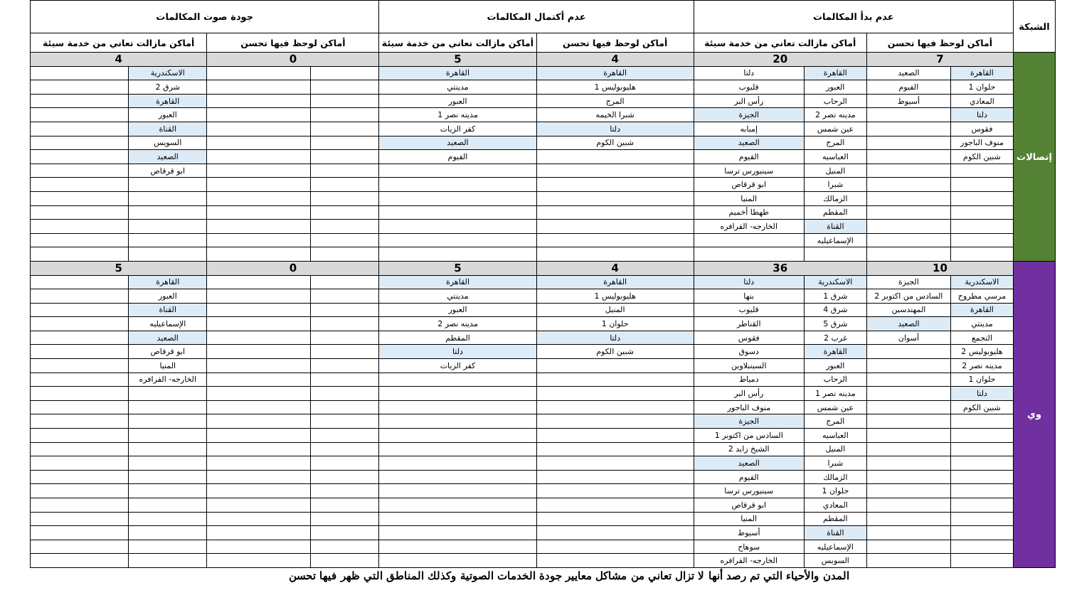| الشبكة | عدم بدأ المكالمات | | | | عدم أكتمال المكالمات | | جودة صوت المكالمات | | | |
| --- | --- | --- | --- | --- | --- | --- | --- | --- | --- | --- |
| | أماكن لوحظ فيها تحسن | | أماكن مازالت تعاني من خدمة سيئة | | أماكن لوحظ فيها تحسن | أماكن مازالت تعاني من خدمة سيئة | أماكن لوحظ فيها تحسن | | أماكن مازالت تعاني من خدمة سيئة | |
| إتصالات | 7 | | 20 | | 4 | 5 | 0 | | 4 | |
| | القاهرة | الصعيد | القاهرة | دلتا | القاهرة | القاهرة | | | الاسكندرية | |
| | حلوان 1 | الفيوم | العبور | قليوب | هليوبوليس 1 | مدينتي | | | شرق 2 | |
| | المعادي | أسيوط | الرحاب | رأس البر | المرج | العبور | | | القاهرة | |
| | دلتا | | مدينه نصر 2 | الجيزة | شبرا الخيمه | مدينه نصر 1 | | | العبور | |
| | فقوس | | عين شمس | إمبابه | دلتا | كفر الزيات | | | القناة | |
| | منوف الباجور | | المرج | الصعيد | شبين الكوم | الصعيد | | | السويس | |
| | شبين الكوم | | العباسيه | الفيوم | | الفيوم | | | الصعيد | |
| | | | المنيل | سينيورس ترسا | | | | | ابو قرقاص | |
| | | | شبرا | ابو قرقاص | | | | | | |
| | | | الزمالك | المنيا | | | | | | |
| | | | المقطم | طهطا أخميم | | | | | | |
| | | | القناة | الخارجه- الفرافره | | | | | | |
| | | | الإسماعيليه | | | | | | | |
| وي | 10 | | 36 | | 4 | 5 | 0 | | 5 | |
| | الاسكندرية | الجيزة | الاسكندرية | دلتا | القاهرة | القاهرة | | | القاهرة | |
| | مرسي مطروح | السادس من اكتوبر 2 | شرق 1 | بنها | هليوبوليس 1 | مدينتي | | | العبور | |
| | القاهرة | المهندسين | شرق 4 | قليوب | المنيل | العبور | | | القناة | |
| | مدينتي | الصعيد | شرق 5 | القناطر | حلوان 1 | مدينه نصر 2 | | | الإسماعيليه | |
| | التجمع | أسوان | غرب 2 | فقوس | دلتا | المقطم | | | الصعيد | |
| | هليوبوليس 2 | | القاهرة | دسوق | شبين الكوم | دلتا | | | ابو قرقاص | |
| | مدينه نصر 2 | | العبور | السينبلاوين | | كفر الزيات | | | المنيا | |
| | حلوان 1 | | الرحاب | دمياط | | | | | الخارجه- الفرافره | |
| | دلتا | | مدينه نصر 1 | رأس البر | | | | | | |
| | شبين الكوم | | عين شمس | منوف الباجور | | | | | | |
| | | | المرج | الجيزة | | | | | | |
| | | | العباسيه | السادس من اكتوبر 1 | | | | | | |
| | | | المنيل | الشيخ زايد 2 | | | | | | |
| | | | شبرا | الصعيد | | | | | | |
| | | | الزمالك | الفيوم | | | | | | |
| | | | حلوان 1 | سينيورس ترسا | | | | | | |
| | | | المعادي | ابو قرقاص | | | | | | |
| | | | المقطم | المنيا | | | | | | |
| | | | القناة | أسيوط | | | | | | |
| | | | الإسماعيليه | سوهاج | | | | | | |
| | | | السويس | الخارجه- الفرافره | | | | | | |
المدن والأحياء التي تم رصد أنها لا تزال تعاني من مشاكل معايير جودة الخدمات الصوتية وكذلك المناطق التي ظهر فيها تحسن